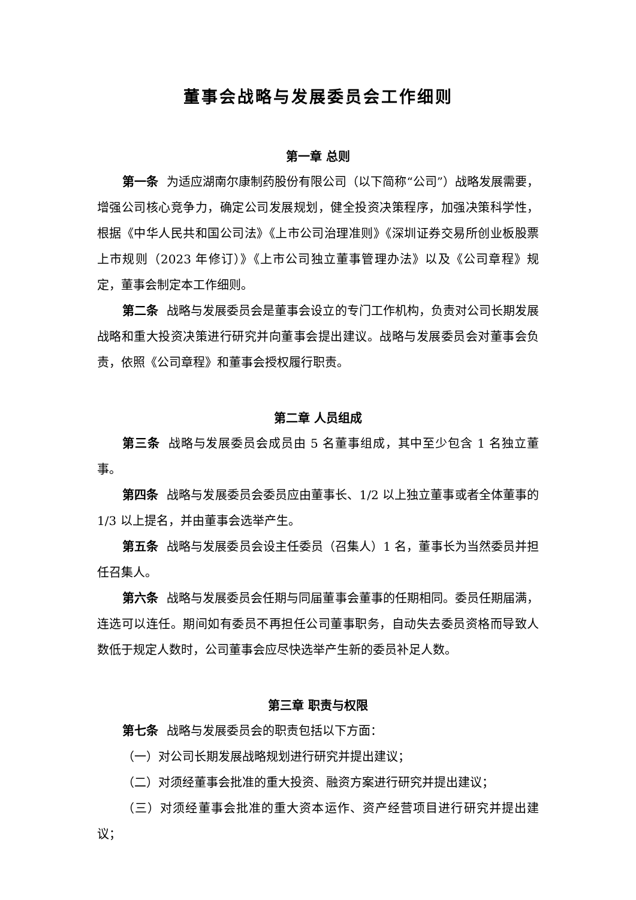董事会战略与发展委员会工作细则
第一章 总则
第一条 为适应湖南尔康制药股份有限公司（以下简称“公司”）战略发展需要，增强公司核心竞争力，确定公司发展规划，健全投资决策程序，加强决策科学性，根据《中华人民共和国公司法》《上市公司治理准则》《深圳证券交易所创业板股票上市规则（2023 年修订）》《上市公司独立董事管理办法》以及《公司章程》规定，董事会制定本工作细则。
第二条 战略与发展委员会是董事会设立的专门工作机构，负责对公司长期发展战略和重大投资决策进行研究并向董事会提出建议。战略与发展委员会对董事会负责，依照《公司章程》和董事会授权履行职责。
第二章 人员组成
第三条 战略与发展委员会成员由 5 名董事组成，其中至少包含 1 名独立董事。
第四条 战略与发展委员会委员应由董事长、1/2 以上独立董事或者全体董事的 1/3 以上提名，并由董事会选举产生。
第五条 战略与发展委员会设主任委员（召集人）1 名，董事长为当然委员并担任召集人。
第六条 战略与发展委员会任期与同届董事会董事的任期相同。委员任期届满，连选可以连任。期间如有委员不再担任公司董事职务，自动失去委员资格而导致人数低于规定人数时，公司董事会应尽快选举产生新的委员补足人数。
第三章 职责与权限
第七条 战略与发展委员会的职责包括以下方面：
（一）对公司长期发展战略规划进行研究并提出建议；
（二）对须经董事会批准的重大投资、融资方案进行研究并提出建议；
（三）对须经董事会批准的重大资本运作、资产经营项目进行研究并提出建议；